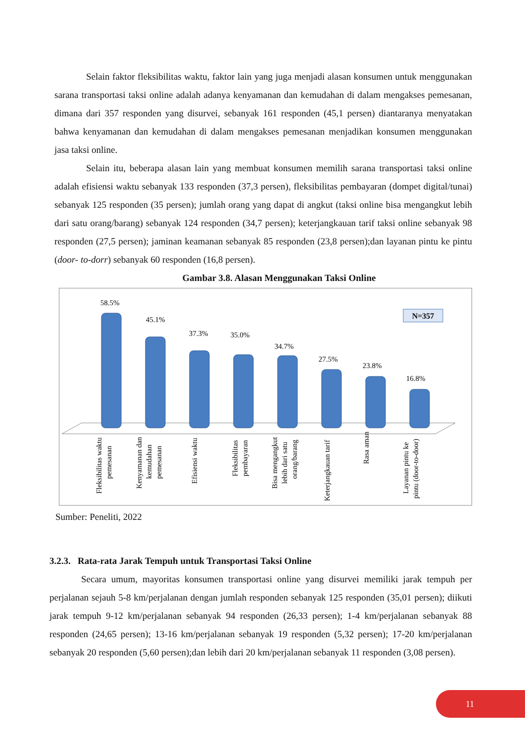Selain faktor fleksibilitas waktu, faktor lain yang juga menjadi alasan konsumen untuk menggunakan sarana transportasi taksi online adalah adanya kenyamanan dan kemudahan di dalam mengakses pemesanan, dimana dari 357 responden yang disurvei, sebanyak 161 responden (45,1 persen) diantaranya menyatakan bahwa kenyamanan dan kemudahan di dalam mengakses pemesanan menjadikan konsumen menggunakan jasa taksi online.
Selain itu, beberapa alasan lain yang membuat konsumen memilih sarana transportasi taksi online adalah efisiensi waktu sebanyak 133 responden (37,3 persen), fleksibilitas pembayaran (dompet digital/tunai) sebanyak 125 responden (35 persen); jumlah orang yang dapat di angkut (taksi online bisa mengangkut lebih dari satu orang/barang) sebanyak 124 responden (34,7 persen); keterjangkauan tarif taksi online sebanyak 98 responden (27,5 persen); jaminan keamanan sebanyak 85 responden (23,8 persen);dan layanan pintu ke pintu (door- to-dorr) sebanyak 60 responden (16,8 persen).
Gambar 3.8. Alasan Menggunakan Taksi Online
58.5%
45.1%
37.3%
35.0%
34.7%
27.5%
23.8%
16.8%
N=357
Fleksibilitas waktu
pemesanan
Kenyamanan dan
kemudahan
pemesanan
Efisiensi waktu
Fleksibilitas
pembayaran
Bisa mengangkut
lebih dari satu
orang/barang
Keterjangkauan tarif
Rasa aman
Layanan pintu ke
pintu (door-to-door)
Sumber: Peneliti, 2022
3.2.3. Rata-rata Jarak Tempuh untuk Transportasi Taksi Online
Secara umum, mayoritas konsumen transportasi online yang disurvei memiliki jarak tempuh per perjalanan sejauh 5-8 km/perjalanan dengan jumlah responden sebanyak 125 responden (35,01 persen); diikuti jarak tempuh 9-12 km/perjalanan sebanyak 94 responden (26,33 persen); 1-4 km/perjalanan sebanyak 88 responden (24,65 persen); 13-16 km/perjalanan sebanyak 19 responden (5,32 persen); 17-20 km/perjalanan sebanyak 20 responden (5,60 persen);dan lebih dari 20 km/perjalanan sebanyak 11 responden (3,08 persen).
11